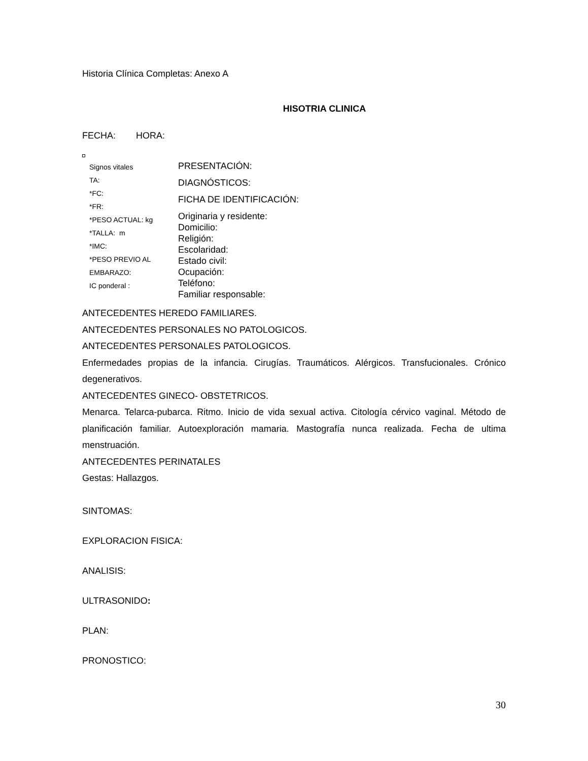Historia Clínica Completas: Anexo A
HISOTRIA CLINICA
FECHA: HORA:
Signos vitales
TA:
*FC:
*FR:
*PESO ACTUAL: kg
*TALLA: m
*IMC:
*PESO PREVIO AL
EMBARAZO:
IC ponderal :
PRESENTACIÓN:
DIAGNÓSTICOS:
FICHA DE IDENTIFICACIÓN:
Originaria y residente:
Domicilio:
Religión:
Escolaridad:
Estado civil:
Ocupación:
Teléfono:
Familiar responsable:
ANTECEDENTES HEREDO FAMILIARES.
ANTECEDENTES PERSONALES NO PATOLOGICOS.
ANTECEDENTES PERSONALES PATOLOGICOS.
Enfermedades propias de la infancia. Cirugías. Traumáticos. Alérgicos. Transfucionales. Crónico degenerativos.
ANTECEDENTES GINECO- OBSTETRICOS.
Menarca. Telarca-pubarca. Ritmo. Inicio de vida sexual activa. Citología cérvico vaginal. Método de planificación familiar. Autoexploración mamaria. Mastografía nunca realizada. Fecha de ultima menstruación.
ANTECEDENTES PERINATALES
Gestas: Hallazgos.
SINTOMAS:
EXPLORACION FISICA:
ANALISIS:
ULTRASONIDO:
PLAN:
PRONOSTICO:
30